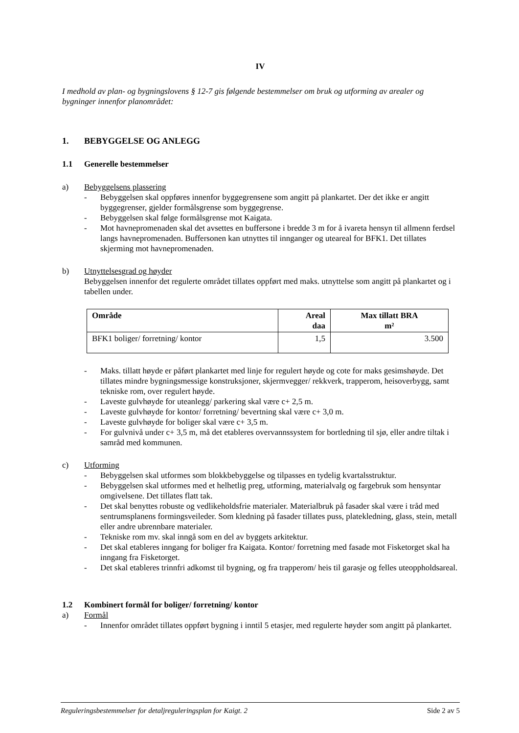IV
I medhold av plan- og bygningslovens § 12-7 gis følgende bestemmelser om bruk og utforming av arealer og bygninger innenfor planområdet:
1. BEBYGGELSE OG ANLEGG
1.1 Generelle bestemmelser
a) Bebyggelsens plassering
- Bebyggelsen skal oppføres innenfor byggegrensene som angitt på plankartet. Der det ikke er angitt byggegrenser, gjelder formålsgrense som byggegrense.
- Bebyggelsen skal følge formålsgrense mot Kaigata.
- Mot havnepromenaden skal det avsettes en buffersone i bredde 3 m for å ivareta hensyn til allmenn ferdsel langs havnepromenaden. Buffersonen kan utnyttes til innganger og uteareal for BFK1. Det tillates skjerming mot havnepromenaden.
b) Utnyttelsesgrad og høyder
Bebyggelsen innenfor det regulerte området tillates oppført med maks. utnyttelse som angitt på plankartet og i tabellen under.
| Område | Areal daa | Max tillatt BRA m² |
| --- | --- | --- |
| BFK1 boliger/ forretning/ kontor | 1,5 | 3.500 |
- Maks. tillatt høyde er påført plankartet med linje for regulert høyde og cote for maks gesimshøyde. Det tillates mindre bygningsmessige konstruksjoner, skjermvegger/ rekkverk, trapperom, heisoverbygg, samt tekniske rom, over regulert høyde.
- Laveste gulvhøyde for uteanlegg/ parkering skal være c+ 2,5 m.
- Laveste gulvhøyde for kontor/ forretning/ bevertning skal være c+ 3,0 m.
- Laveste gulvhøyde for boliger skal være c+ 3,5 m.
- For gulvnivå under c+ 3,5 m, må det etableres overvannssystem for bortledning til sjø, eller andre tiltak i samråd med kommunen.
c) Utforming
- Bebyggelsen skal utformes som blokkbebyggelse og tilpasses en tydelig kvartalsstruktur.
- Bebyggelsen skal utformes med et helhetlig preg, utforming, materialvalg og fargebruk som hensyntar omgivelsene. Det tillates flatt tak.
- Det skal benyttes robuste og vedlikeholdsfrie materialer. Materialbruk på fasader skal være i tråd med sentrumsplanens formingsveileder. Som kledning på fasader tillates puss, platekledning, glass, stein, metall eller andre ubrennbare materialer.
- Tekniske rom mv. skal inngå som en del av byggets arkitektur.
- Det skal etableres inngang for boliger fra Kaigata. Kontor/ forretning med fasade mot Fisketorget skal ha inngang fra Fisketorget.
- Det skal etableres trinnfri adkomst til bygning, og fra trapperom/ heis til garasje og felles uteoppholdsareal.
1.2 Kombinert formål for boliger/ forretning/ kontor
a) Formål
- Innenfor området tillates oppført bygning i inntil 5 etasjer, med regulerte høyder som angitt på plankartet.
Reguleringsbestemmelser for detaljreguleringsplan for Kaigt. 2 Side 2 av 5